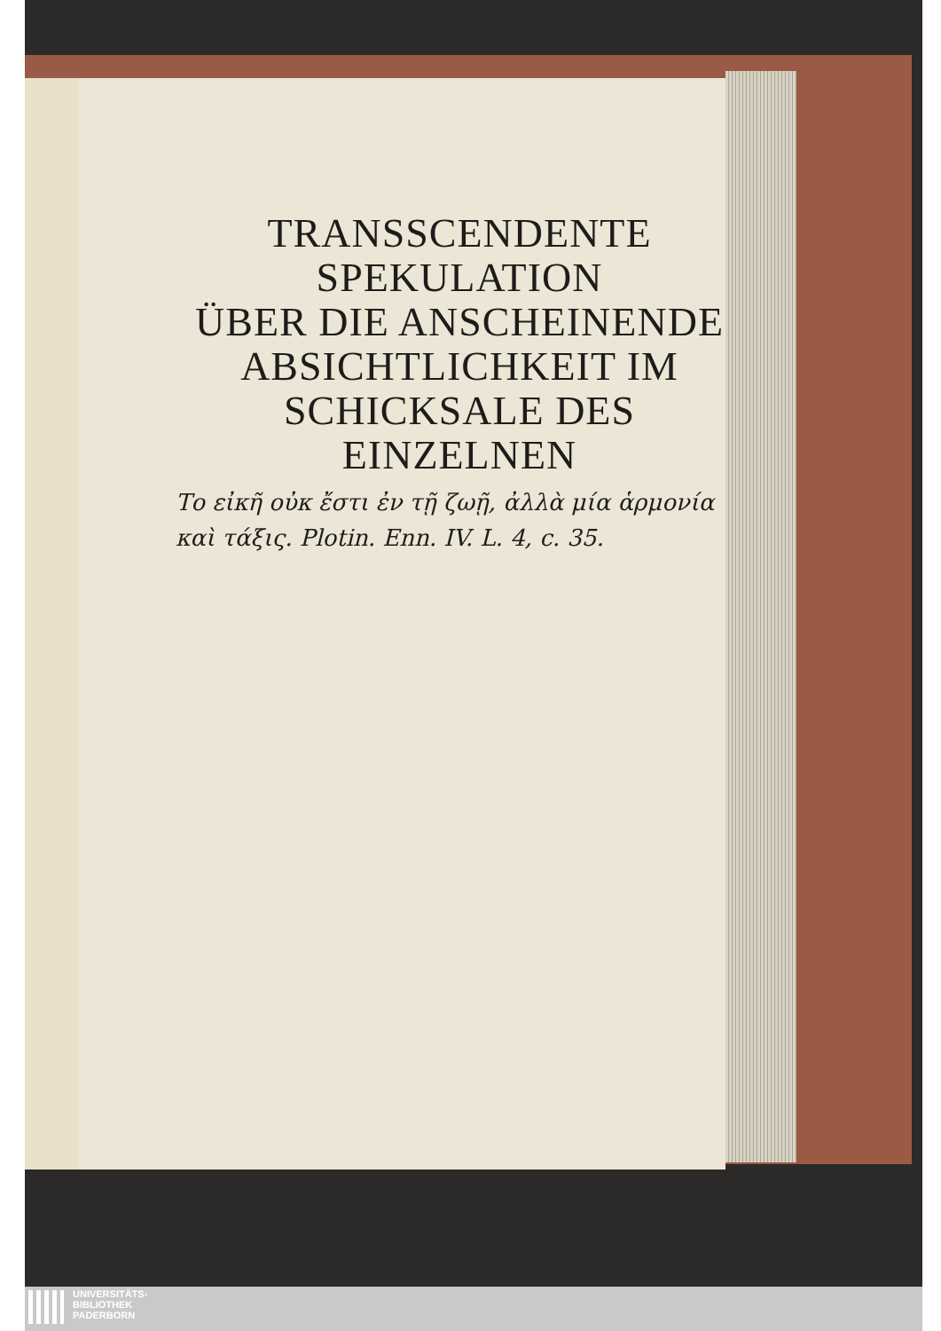TRANSSCENDENTE
SPEKULATION
ÜBER DIE ANSCHEINENDE
ABSICHTLICHKEIT IM
SCHICKSALE DES
EINZELNEN
Το εἰκῆ οὐκ ἔστι ἐν τῇ ζωῇ, ἀλλὰ μία ἁρμονία καὶ τάξις. Plotin. Enn. IV. L. 4, c. 35.
UNIVERSITÄTS-
BIBLIOTHEK
PADERBORN